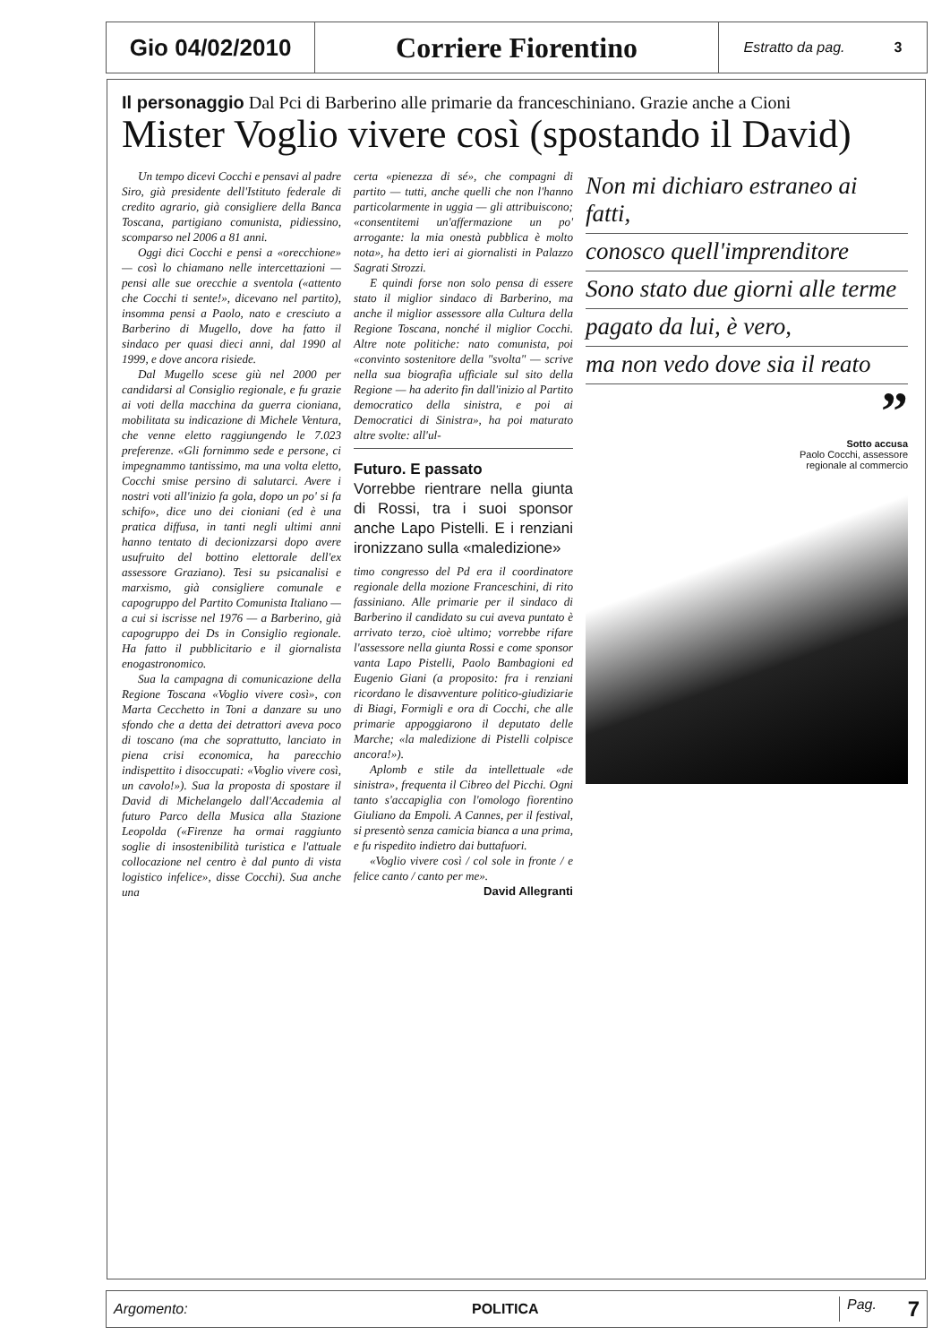Gio 04/02/2010
Corriere Fiorentino
Estratto da pag. 3
Il personaggio Dal Pci di Barberino alle primarie da franceschiniano. Grazie anche a Cioni
Mister Voglio vivere così (spostando il David)
Un tempo dicevi Cocchi e pensavi al padre Siro, già presidente dell'Istituto federale di credito agrario, già consigliere della Banca Toscana, partigiano comunista, pidiessino, scomparso nel 2006 a 81 anni.
Oggi dici Cocchi e pensi a «orecchione» — così lo chiamano nelle intercettazioni — pensi alle sue orecchie a sventola («attento che Cocchi ti sente!», dicevano nel partito), insomma pensi a Paolo, nato e cresciuto a Barberino di Mugello, dove ha fatto il sindaco per quasi dieci anni, dal 1990 al 1999, e dove ancora risiede.
Dal Mugello scese giù nel 2000 per candidarsi al Consiglio regionale, e fu grazie ai voti della macchina da guerra cioniana, mobilitata su indicazione di Michele Ventura, che venne eletto raggiungendo le 7.023 preferenze. «Gli fornimmo sede e persone, ci impegnammo tantissimo, ma una volta eletto, Cocchi smise persino di salutarci. Avere i nostri voti all'inizio fa gola, dopo un po' si fa schifo», dice uno dei cioniani (ed è una pratica diffusa, in tanti negli ultimi anni hanno tentato di decionizzarsi dopo avere usufruito del bottino elettorale dell'ex assessore Graziano). Tesi su psicanalisi e marxismo, già consigliere comunale e capogruppo del Partito Comunista Italiano — a cui si iscrisse nel 1976 — a Barberino, già capogruppo dei Ds in Consiglio regionale. Ha fatto il pubblicitario e il giornalista enogastronomico.
Sua la campagna di comunicazione della Regione Toscana «Voglio vivere così», con Marta Cecchetto in Toni a danzare su uno sfondo che a detta dei detrattori aveva poco di toscano (ma che soprattutto, lanciato in piena crisi economica, ha parecchio indispettito i disoccupati: «Voglio vivere così, un cavolo!»). Sua la proposta di spostare il David di Michelangelo dall'Accademia al futuro Parco della Musica alla Stazione Leopolda («Firenze ha ormai raggiunto soglie di insostenibilità turistica e l'attuale collocazione nel centro è dal punto di vista logistico infelice», disse Cocchi). Sua anche una
certa «pienezza di sé», che compagni di partito — tutti, anche quelli che non l'hanno particolarmente in uggia — gli attribuiscono; «consentitemi un'affermazione un po' arrogante: la mia onestà pubblica è molto nota», ha detto ieri ai giornalisti in Palazzo Sagrati Strozzi.
E quindi forse non solo pensa di essere stato il miglior sindaco di Barberino, ma anche il miglior assessore alla Cultura della Regione Toscana, nonché il miglior Cocchi. Altre note politiche: nato comunista, poi «convinto sostenitore della "svolta" — scrive nella sua biografia ufficiale sul sito della Regione — ha aderito fin dall'inizio al Partito democratico della sinistra, e poi ai Democratici di Sinistra», ha poi maturato altre svolte: all'ul-
Futuro. E passato
Vorrebbe rientrare nella giunta di Rossi, tra i suoi sponsor anche Lapo Pistelli. E i renziani ironizzano sulla «maledizione»
timo congresso del Pd era il coordinatore regionale della mozione Franceschini, di rito fassiniano. Alle primarie per il sindaco di Barberino il candidato su cui aveva puntato è arrivato terzo, cioè ultimo; vorrebbe rifare l'assessore nella giunta Rossi e come sponsor vanta Lapo Pistelli, Paolo Bambagioni ed Eugenio Giani (a proposito: fra i renziani ricordano le disavventure politico-giudiziarie di Biagi, Formigli e ora di Cocchi, che alle primarie appoggiarono il deputato delle Marche; «la maledizione di Pistelli colpisce ancora!»).
Aplomb e stile da intellettuale «de sinistra», frequenta il Cibreo del Picchi. Ogni tanto s'accapiglia con l'omologo fiorentino Giuliano da Empoli. A Cannes, per il festival, si presentò senza camicia bianca a una prima, e fu rispedito indietro dai buttafuori.
«Voglio vivere così / col sole in fronte / e felice canto / canto per me».
David Allegranti
Non mi dichiaro estraneo ai fatti,
conosco quell'imprenditore
Sono stato due giorni alle terme
pagato da lui, è vero,
ma non vedo dove sia il reato
”
Sotto accusa
Paolo Cocchi, assessore
regionale al commercio
Argomento: POLITICA Pag. 7